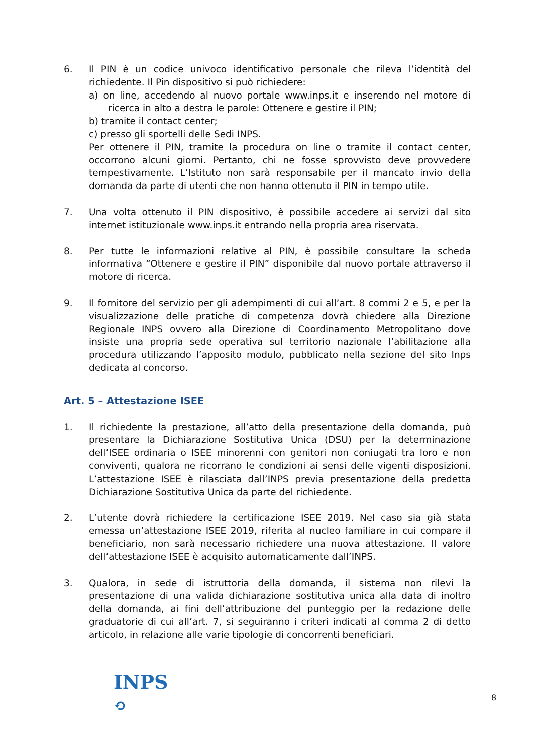6. Il PIN è un codice univoco identificativo personale che rileva l’identità del richiedente. Il Pin dispositivo si può richiedere:
a) on line, accedendo al nuovo portale www.inps.it e inserendo nel motore di ricerca in alto a destra le parole: Ottenere e gestire il PIN;
b) tramite il contact center;
c) presso gli sportelli delle Sedi INPS.
Per ottenere il PIN, tramite la procedura on line o tramite il contact center, occorrono alcuni giorni. Pertanto, chi ne fosse sprovvisto deve provvedere tempestivamente. L’Istituto non sarà responsabile per il mancato invio della domanda da parte di utenti che non hanno ottenuto il PIN in tempo utile.
7. Una volta ottenuto il PIN dispositivo, è possibile accedere ai servizi dal sito internet istituzionale www.inps.it entrando nella propria area riservata.
8. Per tutte le informazioni relative al PIN, è possibile consultare la scheda informativa “Ottenere e gestire il PIN” disponibile dal nuovo portale attraverso il motore di ricerca.
9. Il fornitore del servizio per gli adempimenti di cui all’art. 8 commi 2 e 5, e per la visualizzazione delle pratiche di competenza dovrà chiedere alla Direzione Regionale INPS ovvero alla Direzione di Coordinamento Metropolitano dove insiste una propria sede operativa sul territorio nazionale l’abilitazione alla procedura utilizzando l’apposito modulo, pubblicato nella sezione del sito Inps dedicata al concorso.
Art. 5 – Attestazione ISEE
1. Il richiedente la prestazione, all’atto della presentazione della domanda, può presentare la Dichiarazione Sostitutiva Unica (DSU) per la determinazione dell’ISEE ordinaria o ISEE minorenni con genitori non coniugati tra loro e non conviventi, qualora ne ricorrano le condizioni ai sensi delle vigenti disposizioni. L’attestazione ISEE è rilasciata dall’INPS previa presentazione della predetta Dichiarazione Sostitutiva Unica da parte del richiedente.
2. L’utente dovrà richiedere la certificazione ISEE 2019. Nel caso sia già stata emessa un’attestazione ISEE 2019, riferita al nucleo familiare in cui compare il beneficiario, non sarà necessario richiedere una nuova attestazione. Il valore dell’attestazione ISEE è acquisito automaticamente dall’INPS.
3. Qualora, in sede di istruttoria della domanda, il sistema non rilevi la presentazione di una valida dichiarazione sostitutiva unica alla data di inoltro della domanda, ai fini dell’attribuzione del punteggio per la redazione delle graduatorie di cui all’art. 7, si seguiranno i criteri indicati al comma 2 di detto articolo, in relazione alle varie tipologie di concorrenti beneficiari.
INPS
⟲
8